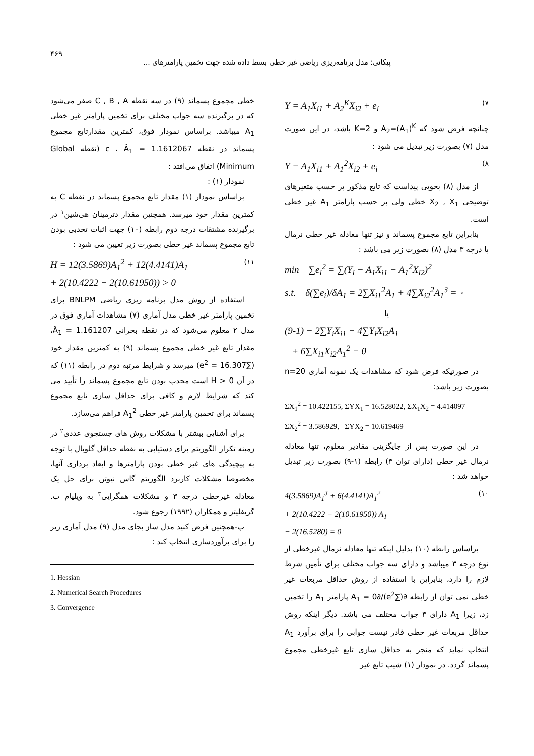۴۶۹
پیکانی: مدل برنامه‌ریزی ریاضی غیر خطی بسط داده شده جهت تخمین پارامترهای ...
Y = A<sub>1</sub>X<sub>i1</sub> + A<sub>2</sub><sup>K</sup>X<sub>i2</sub> + e<sub>i</sub> (۷
چنانچه فرض شود که A<sub>2</sub>=(A<sub>1</sub>)<sup>K</sup> و K=2 باشد، در این صورت مدل (۷) بصورت زیر تبدیل می شود :
Y = A<sub>1</sub>X<sub>i1</sub> + A<sub>1</sub><sup>2</sup>X<sub>i2</sub> + e<sub>i</sub> (۸
از مدل (۸) بخوبی پیداست که تابع مذکور بر حسب متغیرهای توضیحی X<sub>2</sub> , X<sub>1</sub> خطی ولی بر حسب پارامتر A<sub>1</sub> غیر خطی است.
بنابراین تابع مجموع پسماند و نیز تنها معادله غیر خطی نرمال با درجه ۳ مدل (۸) بصورت زیر می باشد :
min ∑e<sub>i</sub><sup>2</sup> = ∑(Y<sub>i</sub> − A<sub>1</sub>X<sub>i1</sub> − A<sub>1</sub><sup>2</sup>X<sub>i2</sub>)<sup>2</sup>
s.t. δ(∑e<sub>i</sub>)/δA<sub>1</sub> = 2∑X<sub>i1</sub><sup>2</sup>A<sub>1</sub> + 4∑X<sub>i2</sub><sup>2</sup>A<sub>1</sub><sup>3</sup> = ۰
یا
(9-1) − 2∑Y<sub>i</sub>X<sub>i1</sub> − 4∑Y<sub>i</sub>X<sub>i2</sub>A<sub>1</sub>
+ 6∑X<sub>i1</sub>X<sub>i2</sub>A<sub>1</sub><sup>2</sup> = 0
در صورتیکه فرض شود که مشاهدات یک نمونه آماری n=20 بصورت زیر باشد:
ΣX<sub>1</sub><sup>2</sup> = 10.422155, ΣYX<sub>1</sub> = 16.528022, ΣX<sub>1</sub>X<sub>2</sub> = 4.414097
ΣX<sub>2</sub><sup>2</sup> = 3.586929, ΣYX<sub>2</sub> = 10.619469
در این صورت پس از جایگزینی مقادیر معلوم، تنها معادله نرمال غیر خطی (دارای توان ۳) رابطه (۱-۹) بصورت زیر تبدیل خواهد شد :
4(3.5869)A<sub>1</sub><sup>3</sup> + 6(4.4141)A<sub>1</sub><sup>2</sup>
+ 2(10.4222 − 2(10.61950)) A<sub>1</sub>
− 2(16.5280) = 0 (۱۰
براساس رابطه (۱۰) بدلیل اینکه تنها معادله نرمال غیرخطی از نوع درجه ۳ میباشد و دارای سه جواب مختلف برای تأمین شرط لازم را دارد، بنابراین با استفاده از روش حداقل مربعات غیر خطی نمی توان از رابطه ∂(∑e<sup>2</sup>)/∂A<sub>1</sub> = 0 پارامتر A<sub>1</sub> را تخمین زد، زیرا A<sub>1</sub> دارای ۳ جواب مختلف می باشد. دیگر اینکه روش حداقل مربعات غیر خطی قادر نیست جوابی را برای برآورد A<sub>1</sub> انتخاب نماید که منجر به حداقل سازی تابع غیرخطی مجموع پسماند گردد. در نمودار (۱) شیب تابع غیر
خطی مجموع پسماند (۹) در سه نقطه C , B , A صفر می‌شود که در برگیرنده سه جواب مختلف برای تخمین پارامتر غیر خطی A<sub>1</sub> میباشد. براساس نمودار فوق، کمترین مقدارتابع مجموع پسماند در نقطه c ، Â<sub>1</sub> = 1.1612067 (نقطه Global Minimum) اتفاق می‌افتد :
نمودار (۱) :
براساس نمودار (۱) مقدار تابع مجموع پسماند در نقطه C به کمترین مقدار خود میرسد. همچنین مقدار دترمینان هی‌شین<sup>۱</sup> در برگیرنده مشتقات درجه دوم رابطه (۱۰) جهت اثبات تحدبی بودن تابع مجموع پسماند غیر خطی بصورت زیر تعیین می شود :
H = 12(3.5869)A<sub>1</sub><sup>2</sup> + 12(4.4141)A<sub>1</sub>
+ 2(10.4222 − 2(10.61950)) > 0 (۱۱
استفاده از روش مدل برنامه ریزی ریاضی BNLPM برای تخمین پارامتر غیر خطی مدل آماری (۷) مشاهدات آماری فوق در مدل ۲ معلوم می‌شود که در نقطه بحرانی Â<sub>1</sub> = 1.161207، مقدار تابع غیر خطی مجموع پسماند (۹) به کمترین مقدار خود (∑e<sup>2</sup> = 16.307) میرسد و شرایط مرتبه دوم در رابطه (۱۱) که در آن H > 0 است محدب بودن تابع مجموع پسماند را تأیید می کند که شرایط لازم و کافی برای حداقل سازی تابع مجموع پسماند برای تخمین پارامتر غیر خطی A<sub>1</sub><sup>2</sup> فراهم می‌سازد.
برای آشنایی بیشتر با مشکلات روش های جستجوی عددی<sup>۲</sup> در زمینه تکرار الگوریتم برای دستیابی به نقطه حداقل گلوبال با توجه به پیچیدگی های غیر خطی بودن پارامترها و ابعاد برداری آنها، مخصوصا مشکلات کاربرد الگوریتم گاس نیوتن برای حل یک معادله غیرخطی درجه ۳ و مشکلات همگرایی<sup>۳</sup> به ویلیام ب. گریفلیتز و همکاران (۱۹۹۲) رجوع شود.
ب-همچنین فرض کنید مدل ساز بجای مدل (۹) مدل آماری زیر را برای برآوردسازی انتخاب کند :
1. Hessian
2. Numerical Search Procedures
3. Convergence